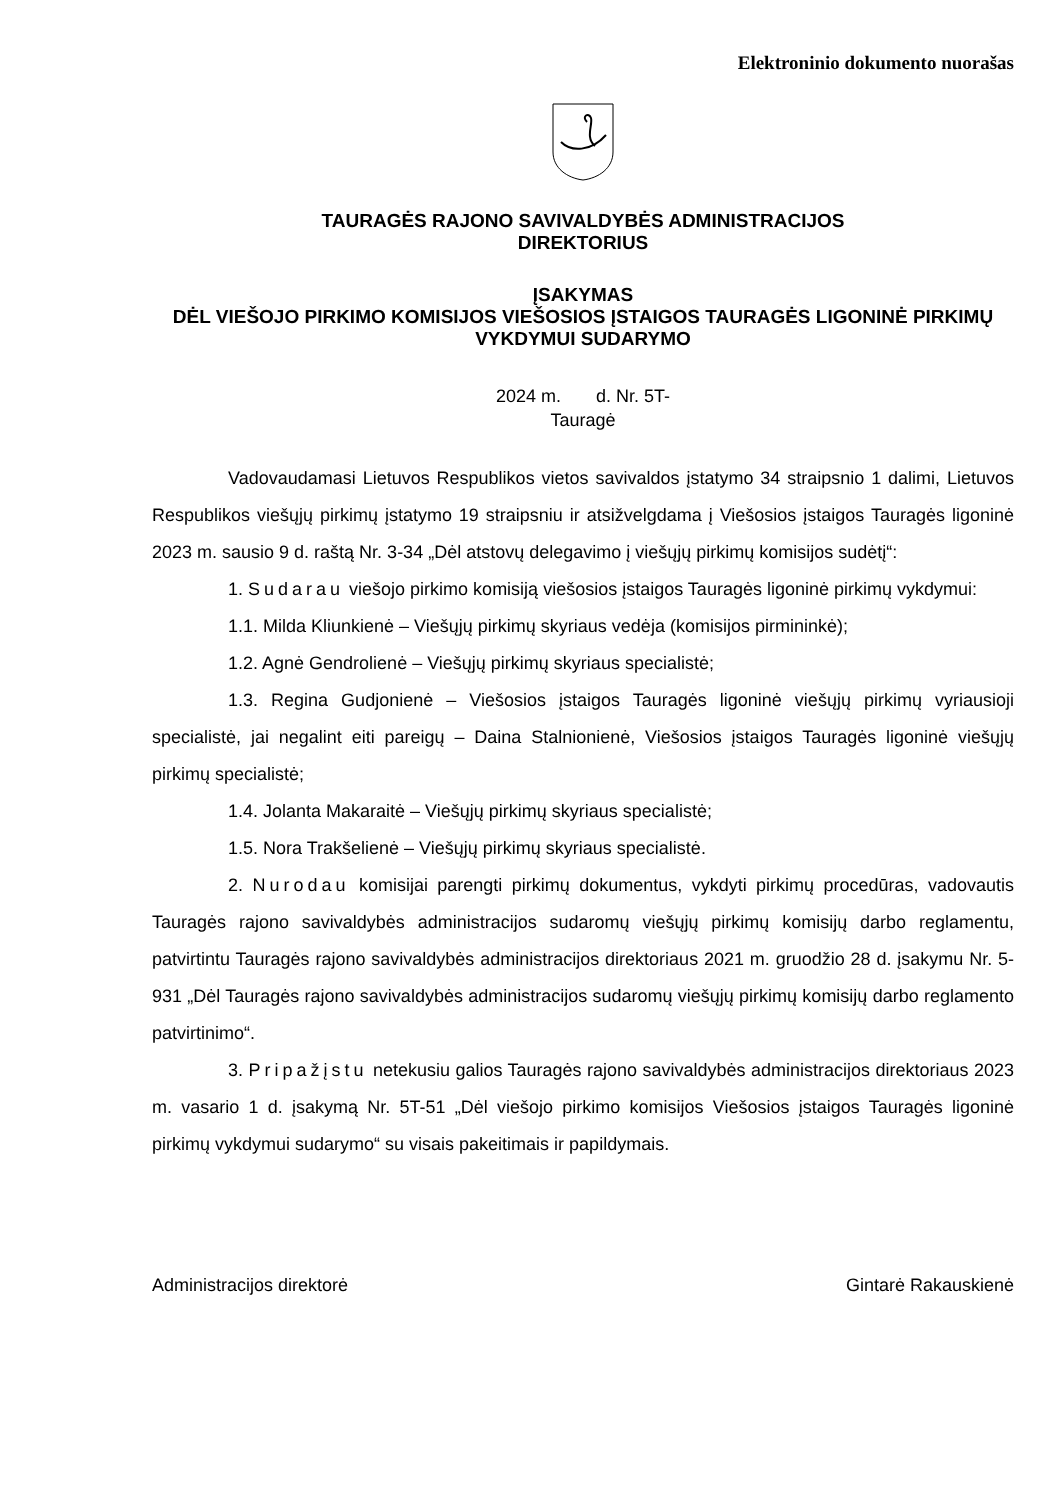Elektroninio dokumento nuorašas
TAURAGĖS RAJONO SAVIVALDYBĖS ADMINISTRACIJOS
DIREKTORIUS
ĮSAKYMAS
DĖL VIEŠOJO PIRKIMO KOMISIJOS VIEŠOSIOS ĮSTAIGOS TAURAGĖS LIGONINĖ PIRKIMŲ VYKDYMUI SUDARYMO
2024 m. d. Nr. 5T-
Tauragė
Vadovaudamasi Lietuvos Respublikos vietos savivaldos įstatymo 34 straipsnio 1 dalimi, Lietuvos Respublikos viešųjų pirkimų įstatymo 19 straipsniu ir atsižvelgdama į Viešosios įstaigos Tauragės ligoninė 2023 m. sausio 9 d. raštą Nr. 3-34 „Dėl atstovų delegavimo į viešųjų pirkimų komisijos sudėtį“:
1. Sudarau viešojo pirkimo komisiją viešosios įstaigos Tauragės ligoninė pirkimų vykdymui:
1.1. Milda Kliunkienė – Viešųjų pirkimų skyriaus vedėja (komisijos pirmininkė);
1.2. Agnė Gendrolienė – Viešųjų pirkimų skyriaus specialistė;
1.3. Regina Gudjonienė – Viešosios įstaigos Tauragės ligoninė viešųjų pirkimų vyriausioji specialistė, jai negalint eiti pareigų – Daina Stalnionienė, Viešosios įstaigos Tauragės ligoninė viešųjų pirkimų specialistė;
1.4. Jolanta Makaraitė – Viešųjų pirkimų skyriaus specialistė;
1.5. Nora Trakšelienė – Viešųjų pirkimų skyriaus specialistė.
2. Nurodau komisijai parengti pirkimų dokumentus, vykdyti pirkimų procedūras, vadovautis Tauragės rajono savivaldybės administracijos sudaromų viešųjų pirkimų komisijų darbo reglamentu, patvirtintu Tauragės rajono savivaldybės administracijos direktoriaus 2021 m. gruodžio 28 d. įsakymu Nr. 5-931 „Dėl Tauragės rajono savivaldybės administracijos sudaromų viešųjų pirkimų komisijų darbo reglamento patvirtinimo“.
3. Pripažįstu netekusiu galios Tauragės rajono savivaldybės administracijos direktoriaus 2023 m. vasario 1 d. įsakymą Nr. 5T-51 „Dėl viešojo pirkimo komisijos Viešosios įstaigos Tauragės ligoninė pirkimų vykdymui sudarymo“ su visais pakeitimais ir papildymais.
Administracijos direktorė Gintarė Rakauskienė